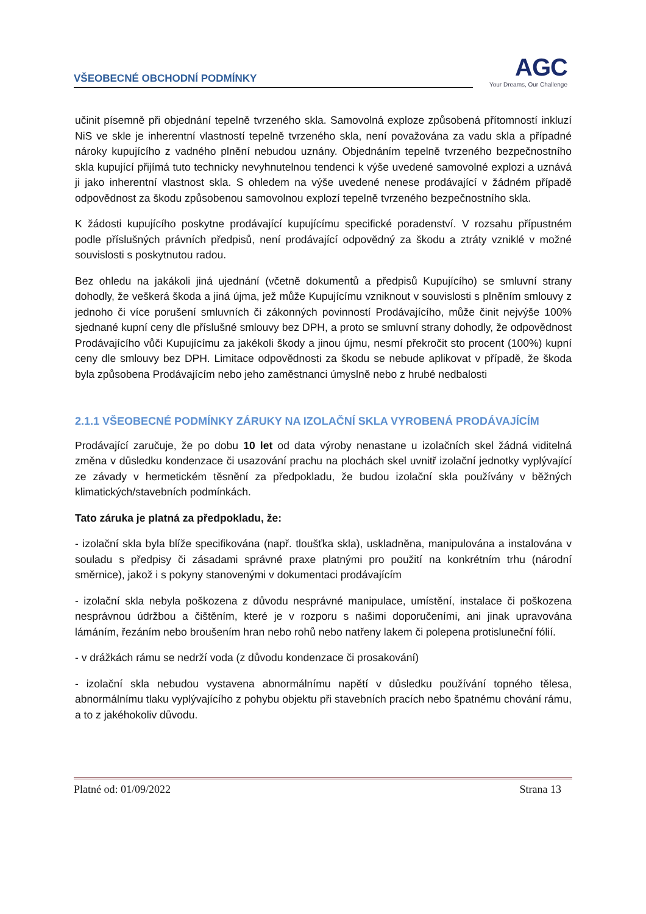VŠEOBECNÉ OBCHODNÍ PODMÍNKY
AGC
Your Dreams, Our Challenge
učinit písemně při objednání tepelně tvrzeného skla. Samovolná exploze způsobená přítomností inkluzí NiS ve skle je inherentní vlastností tepelně tvrzeného skla, není považována za vadu skla a případné nároky kupujícího z vadného plnění nebudou uznány. Objednáním tepelně tvrzeného bezpečnostního skla kupující přijímá tuto technicky nevyhnutelnou tendenci k výše uvedené samovolné explozi a uznává ji jako inherentní vlastnost skla. S ohledem na výše uvedené nenese prodávající v žádném případě odpovědnost za škodu způsobenou samovolnou explozí tepelně tvrzeného bezpečnostního skla.
K žádosti kupujícího poskytne prodávající kupujícímu specifické poradenství. V rozsahu přípustném podle příslušných právních předpisů, není prodávající odpovědný za škodu a ztráty vzniklé v možné souvislosti s poskytnutou radou.
Bez ohledu na jakákoli jiná ujednání (včetně dokumentů a předpisů Kupujícího) se smluvní strany dohodly, že veškerá škoda a jiná újma, jež může Kupujícímu vzniknout v souvislosti s plněním smlouvy z jednoho či více porušení smluvních či zákonných povinností Prodávajícího, může činit nejvýše 100% sjednané kupní ceny dle příslušné smlouvy bez DPH, a proto se smluvní strany dohodly, že odpovědnost Prodávajícího vůči Kupujícímu za jakékoli škody a jinou újmu, nesmí překročit sto procent (100%) kupní ceny dle smlouvy bez DPH. Limitace odpovědnosti za škodu se nebude aplikovat v případě, že škoda byla způsobena Prodávajícím nebo jeho zaměstnanci úmyslně nebo z hrubé nedbalosti
2.1.1 VŠEOBECNÉ PODMÍNKY ZÁRUKY NA IZOLAČNÍ SKLA VYROBENÁ PRODÁVAJÍCÍM
Prodávající zaručuje, že po dobu 10 let od data výroby nenastane u izolačních skel žádná viditelná změna v důsledku kondenzace či usazování prachu na plochách skel uvnitř izolační jednotky vyplývající ze závady v hermetickém těsnění za předpokladu, že budou izolační skla používány v běžných klimatických/stavebních podmínkách.
Tato záruka je platná za předpokladu, že:
- izolační skla byla blíže specifikována (např. tloušťka skla), uskladněna, manipulována a instalována v souladu s předpisy či zásadami správné praxe platnými pro použití na konkrétním trhu (národní směrnice), jakož i s pokyny stanovenými v dokumentaci prodávajícím
- izolační skla nebyla poškozena z důvodu nesprávné manipulace, umístění, instalace či poškozena nesprávnou údržbou a čištěním, které je v rozporu s našimi doporučeními, ani jinak upravována lámáním, řezáním nebo broušením hran nebo rohů nebo natřeny lakem či polepena protisluneční fólií.
- v drážkách rámu se nedrží voda (z důvodu kondenzace či prosakování)
- izolační skla nebudou vystavena abnormálnímu napětí v důsledku používání topného tělesa, abnormálnímu tlaku vyplývajícího z pohybu objektu při stavebních pracích nebo špatnému chování rámu, a to z jakéhokoliv důvodu.
Platné od: 01/09/2022 Strana 13